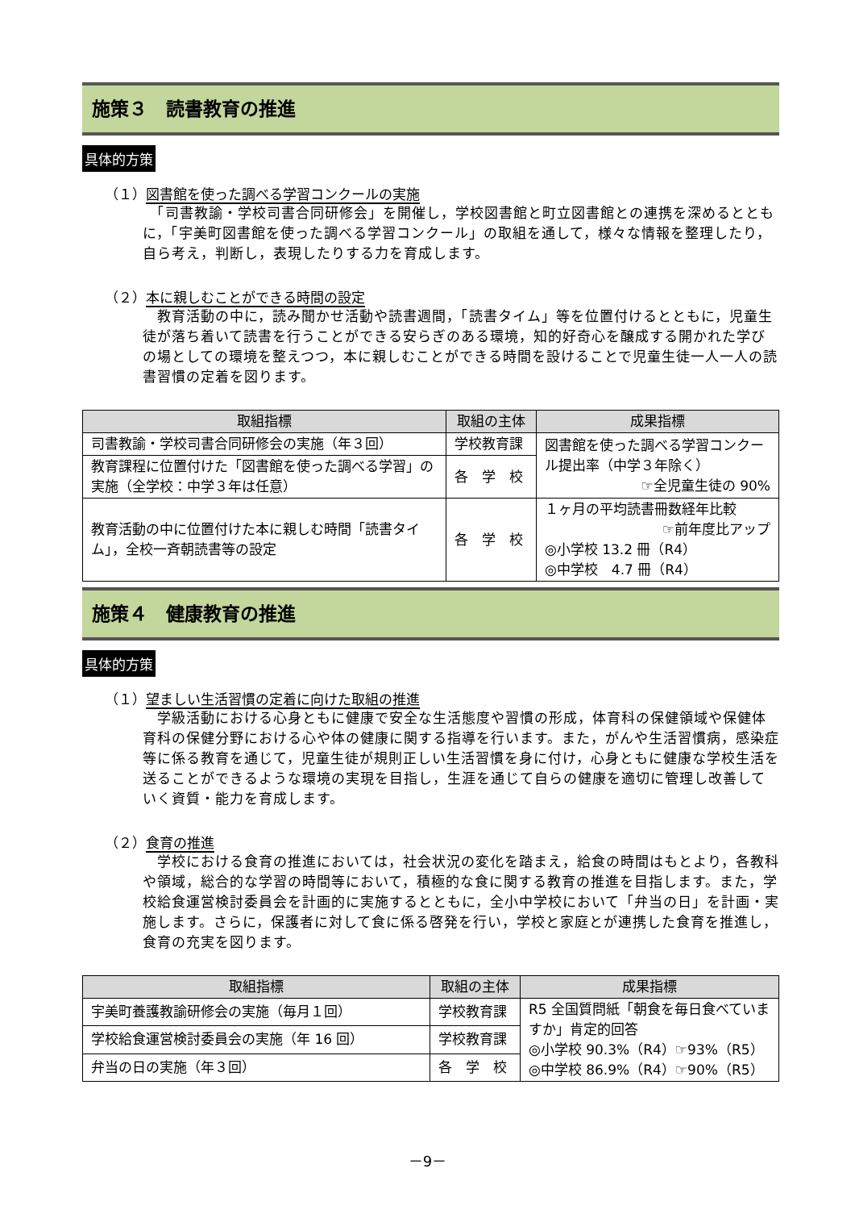施策３　読書教育の推進
具体的方策
（１）図書館を使った調べる学習コンクールの実施
　「司書教諭・学校司書合同研修会」を開催し，学校図書館と町立図書館との連携を深めるとともに，「宇美町図書館を使った調べる学習コンクール」の取組を通して，様々な情報を整理したり，自ら考え，判断し，表現したりする力を育成します。
（２）本に親しむことができる時間の設定
　教育活動の中に，読み聞かせ活動や読書週間，「読書タイム」等を位置付けるとともに，児童生徒が落ち着いて読書を行うことができる安らぎのある環境，知的好奇心を醸成する開かれた学びの場としての環境を整えつつ，本に親しむことができる時間を設けることで児童生徒一人一人の読書習慣の定着を図ります。
| 取組指標 | 取組の主体 | 成果指標 |
| --- | --- | --- |
| 司書教諭・学校司書合同研修会の実施（年３回） | 学校教育課 | 図書館を使った調べる学習コンクール提出率（中学３年除く） ☞全児童生徒の 90% |
| 教育課程に位置付けた「図書館を使った調べる学習」の実施（全学校：中学３年は任意） | 各 学 校 | |
| 教育活動の中に位置付けた本に親しむ時間「読書タイム」，全校一斉朝読書等の設定 | 各 学 校 | １ヶ月の平均読書冊数経年比較 ☞前年度比アップ ◎小学校 13.2 冊（R4） ◎中学校 4.7 冊（R4） |
施策４　健康教育の推進
具体的方策
（１）望ましい生活習慣の定着に向けた取組の推進
　学級活動における心身ともに健康で安全な生活態度や習慣の形成，体育科の保健領域や保健体育科の保健分野における心や体の健康に関する指導を行います。また，がんや生活習慣病，感染症等に係る教育を通じて，児童生徒が規則正しい生活習慣を身に付け，心身ともに健康な学校生活を送ることができるような環境の実現を目指し，生涯を通じて自らの健康を適切に管理し改善していく資質・能力を育成します。
（２）食育の推進
　学校における食育の推進においては，社会状況の変化を踏まえ，給食の時間はもとより，各教科や領域，総合的な学習の時間等において，積極的な食に関する教育の推進を目指します。また，学校給食運営検討委員会を計画的に実施するとともに，全小中学校において「弁当の日」を計画・実施します。さらに，保護者に対して食に係る啓発を行い，学校と家庭とが連携した食育を推進し，食育の充実を図ります。
| 取組指標 | 取組の主体 | 成果指標 |
| --- | --- | --- |
| 宇美町養護教諭研修会の実施（毎月１回） | 学校教育課 | R5 全国質問紙「朝食を毎日食べていますか」肯定的回答 ◎小学校 90.3%（R4）☞93%（R5） ◎中学校 86.9%（R4）☞90%（R5） |
| 学校給食運営検討委員会の実施（年 16 回） | 学校教育課 | |
| 弁当の日の実施（年３回） | 各 学 校 | |
－9－